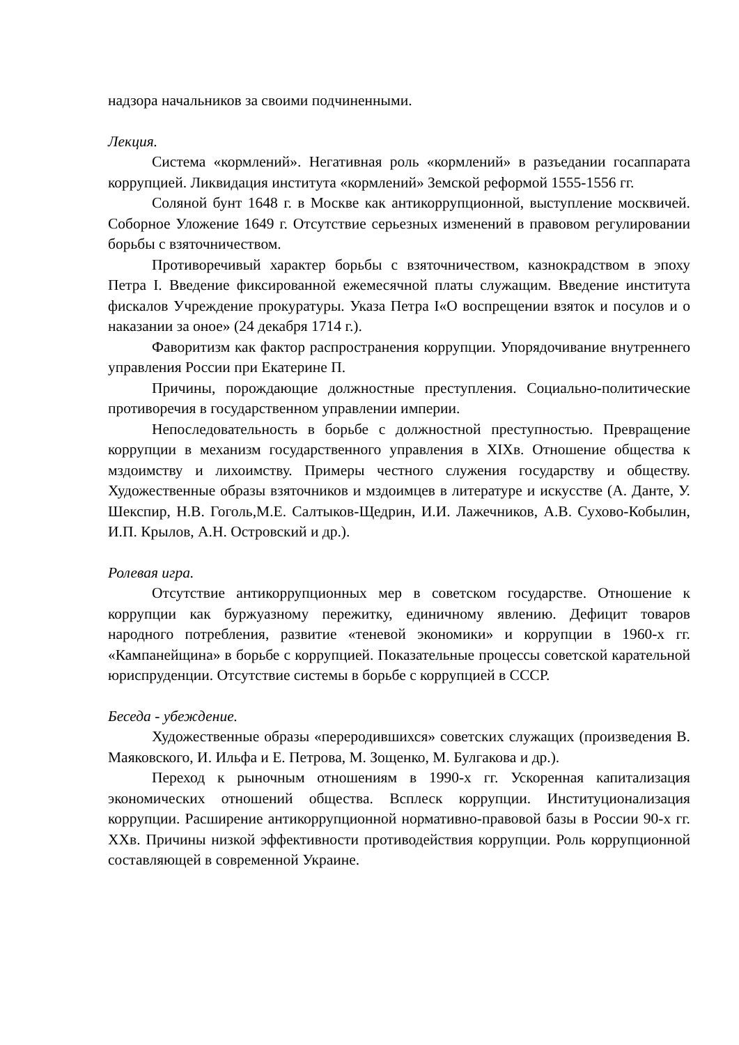надзора начальников за своими подчиненными.
Лекция.
Система «кормлений». Негативная роль «кормлений» в разъедании госаппарата коррупцией. Ликвидация института «кормлений» Земской реформой 1555-1556 гг.
Соляной бунт 1648 г. в Москве как антикоррупционной, выступление москвичей. Соборное Уложение 1649 г. Отсутствие серьезных изменений в правовом регулировании борьбы с взяточничеством.
Противоречивый характер борьбы с взяточничеством, казнокрадством в эпоху Петра I. Введение фиксированной ежемесячной платы служащим. Введение института фискалов Учреждение прокуратуры. Указа Петра I«О воспрещении взяток и посулов и о наказании за оное» (24 декабря 1714 г.).
Фаворитизм как фактор распространения коррупции. Упорядочивание внутреннего управления России при Екатерине П.
Причины, порождающие должностные преступления. Социально-политические противоречия в государственном управлении империи.
Непоследовательность в борьбе с должностной преступностью. Превращение коррупции в механизм государственного управления в XIXв. Отношение общества к мздоимству и лихоимству. Примеры честного служения государству и обществу. Художественные образы взяточников и мздоимцев в литературе и искусстве (А. Данте, У. Шекспир, Н.В. Гоголь,М.Е. Салтыков-Щедрин, И.И. Лажечников, А.В. Сухово-Кобылин, И.П. Крылов, А.Н. Островский и др.).
Ролевая игра.
Отсутствие антикоррупционных мер в советском государстве. Отношение к коррупции как буржуазному пережитку, единичному явлению. Дефицит товаров народного потребления, развитие «теневой экономики» и коррупции в 1960-х гг. «Кампанейщина» в борьбе с коррупцией. Показательные процессы советской карательной юриспруденции. Отсутствие системы в борьбе с коррупцией в СССР.
Беседа - убеждение.
Художественные образы «переродившихся» советских служащих (произведения В. Маяковского, И. Ильфа и Е. Петрова, М. Зощенко, М. Булгакова и др.).
Переход к рыночным отношениям в 1990-х гг. Ускоренная капитализация экономических отношений общества. Всплеск коррупции. Институционализация коррупции. Расширение антикоррупционной нормативно-правовой базы в России 90-х гг. XXв. Причины низкой эффективности противодействия коррупции. Роль коррупционной составляющей в современной Украине.